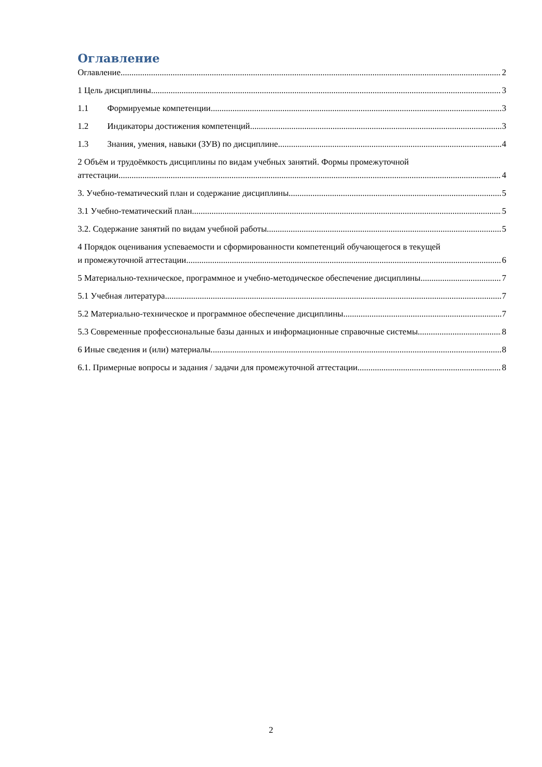Оглавление
Оглавление 2
1 Цель дисциплины. 3
1.1 Формируемые компетенции 3
1.2 Индикаторы достижения компетенций 3
1.3 Знания, умения, навыки (ЗУВ) по дисциплине 4
2 Объём и трудоёмкость дисциплины по видам учебных занятий. Формы промежуточной
аттестации. 4
3. Учебно-тематический план и содержание дисциплины. 5
3.1 Учебно-тематический план 5
3.2. Содержание занятий по видам учебной работы 5
4 Порядок оценивания успеваемости и сформированности компетенций обучающегося в текущей
и промежуточной аттестации. 6
5 Материально-техническое, программное и учебно-методическое обеспечение дисциплины. 7
5.1 Учебная литература 7
5.2 Материально-техническое и программное обеспечение дисциплины. 7
5.3 Современные профессиональные базы данных и информационные справочные системы. 8
6 Иные сведения и (или) материалы. 8
6.1. Примерные вопросы и задания / задачи для промежуточной аттестации 8
2